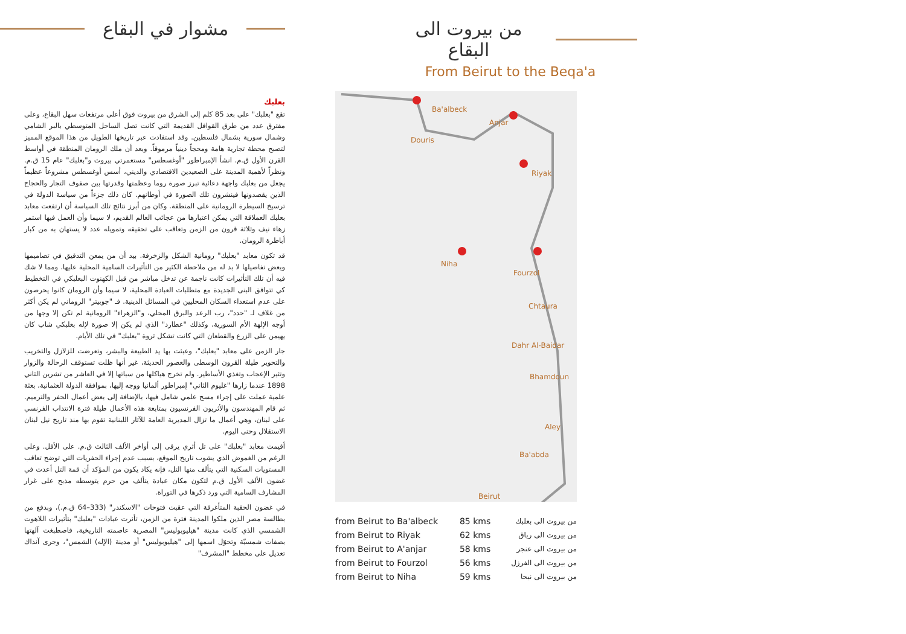مشوار في البقاع
بعلبك
تقع "بعلبك" على بعد 85 كلم إلى الشرق من بيروت فوق أعلى مرتفعات سهل البقاع، وعلى مفترق عدد من طرق القوافل القديمة التي كانت تصل الساحل المتوسطي بالبر الشامي وشمال سورية بشمال فلسطين. وقد استفادت عبر تاريخها الطويل من هذا الموقع المميز لتصبح محطة تجارية هامة ومحجاً دينياً مرموقاً. وبعد أن ملك الرومان المنطقة في أواسط القرن الأول ق.م. انشأ الإمبراطور "أوغسطس" مستعمرتي بيروت و"بعلبك" عام 15 ق.م. ونظراً لأهمية المدينة على الصعيدين الاقتصادي والديني، أسس أوغسطس مشروعاً عظيماً يجعل من بعلبك واجهة دعائية تبرز صورة روما وعظمتها وقدرتها بين صفوف التجار والحجاج الذين يقصدونها فينشرون تلك الصورة في أوطانهم. كان ذلك جزءاً من سياسة الدولة في ترسيخ السيطرة الرومانية على المنطقة. وكان من أبرز نتائج تلك السياسة أن ارتفعت معابد بعلبك العملاقة التي يمكن اعتبارها من عجائب العالم القديم، لا سيما وأن العمل فيها استمر زهاء نيف وثلاثة قرون من الزمن وتعاقب على تحقيقه وتمويله عدد لا يستهان به من كبار أباطرة الرومان.
قد تكون معابد "بعلبك" رومانية الشكل والزخرفة. بيد أن من يمعن التدقيق في تصاميمها وبعض تفاصيلها لا بد له من ملاحظة الكثير من التأثيرات السامية المحلية عليها. ومما لا شك فيه أن تلك التأثيرات كانت ناجمة عن تدخل مباشر من قبل الكهنوت البعلبكي في التخطيط كي تتوافق البنى الجديدة مع متطلبات العبادة المحلية، لا سيما وأن الرومان كانوا يحرصون على عدم استعداء السكان المحليين في المسائل الدينية. فـ "جوبيتر" الروماني لم يكن أكثر من غلاف لـ "حدد"، رب الرعد والبرق المحلي، و"الزهراء" الرومانية لم تكن إلا وجها من أوجه الإلهة الأم السورية، وكذلك "عطارد" الذي لم يكن إلا صورة لإله بعلبكي شاب كان يهيمن على الزرع والقطعان التي كانت تشكل ثروة "بعلبك" في تلك الأيام.
جار الزمن على معابد "بعلبك"، وعبثت بها يد الطبيعة والبشر، وتعرضت للزلازل والتخريب والتحوير طيلة القرون الوسطى والعصور الحديثة، غير أنها ظلت تستوقف الرحالة والزوار وتثير الإعجاب وتغذي الأساطير. ولم تخرج هياكلها من سباتها إلا في العاشر من تشرين الثاني 1898 عندما زارها "غليوم الثاني" إمبراطور ألمانيا ووجه إليها، بموافقة الدولة العثمانية، بعثة علمية عملت على إجراء مسح علمي شامل فيها، بالإضافة إلى بعض أعمال الحفر والترميم. ثم قام المهندسون والأثريون الفرنسيون بمتابعة هذه الأعمال طيلة فترة الانتداب الفرنسي على لبنان، وهي أعمال ما تزال المديرية العامة للآثار اللبنانية تقوم بها منذ تاريخ نيل لبنان الاستقلال وحتى اليوم.
أقيمت معابد "بعلبك" على تل أثري يرقى إلى أواخر الألف الثالث ق.م. على الأقل. وعلى الرغم من الغموض الذي يشوب تاريخ الموقع، بسبب عدم إجراء الحفريات التي توضح تعاقب المستويات السكنية التي يتألف منها التل، فإنه يكاد يكون من المؤكد أن قمة التل أعدت في غضون الألف الأول ق.م لتكون مكان عبادة يتألف من حرم يتوسطه مذبح على غرار المشارف السامية التي ورد ذكرها في التوراة.
في غضون الحقبة المتأغرقة التي عقبت فتوحات "الاسكندر" (333–64 ق.م.)، وبدفع من بطالسة مصر الذين ملكوا المدينة فترة من الزمن، تأثرت عبادات "بعلبك" بتأثيرات اللاهوت الشمسي الذي كانت مدينة "هيليوبوليس" المصرية عاصمته التاريخية، فاصطبغت آلهتها بصفات شمسيّة وتحوّل اسمها إلى "هيليوبوليس" أو مدينة (الإله) الشمس"، وجرى آنذاك تعديل على مخطط "المشرف"
من بيروت الى البقاع
From Beirut to the Beqa'a
Ba'albeck
Anjar
Douris
Riyak
Niha
Fourzol
Chtaura
Dahr Al-Baidar
Bhamdoun
Aley
Ba'abda
Beirut
| from Beirut to Ba'albeck | 85 kms | من بيروت الى بعلبك |
| from Beirut to Riyak | 62 kms | من بيروت الى رياق |
| from Beirut to A'anjar | 58 kms | من بيروت الى عنجر |
| from Beirut to Fourzol | 56 kms | من بيروت الى الفرزل |
| from Beirut to Niha | 59 kms | من بيروت الى نيحا |